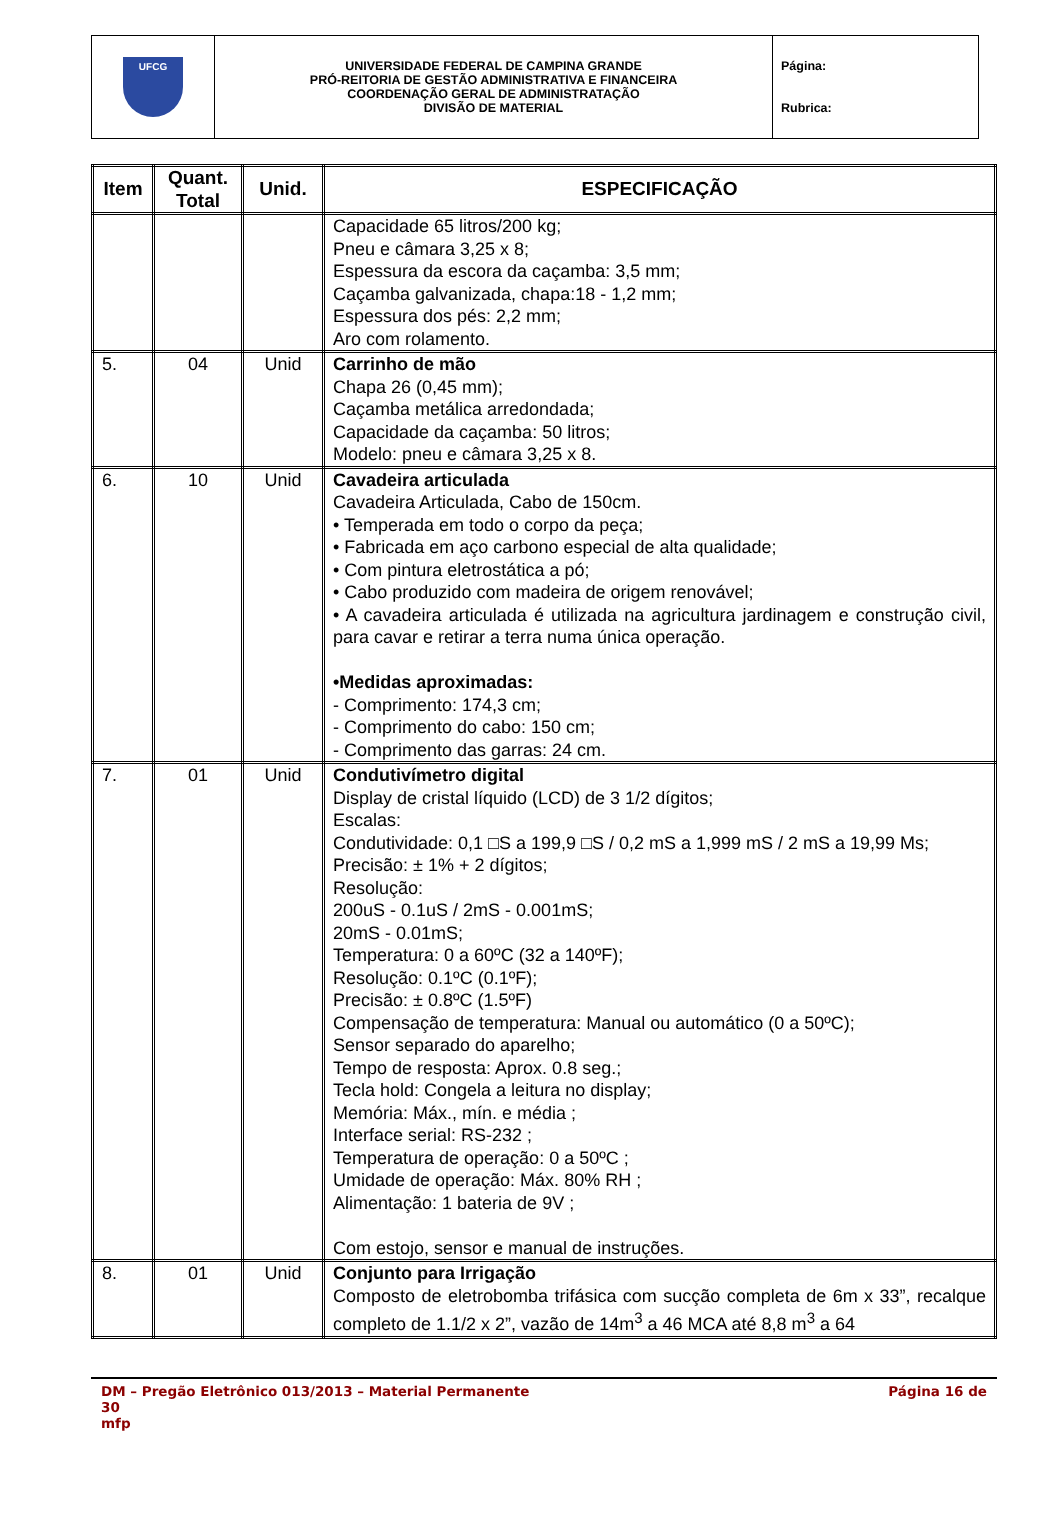| UFCG | UNIVERSIDADE FEDERAL DE CAMPINA GRANDE PRÓ-REITORIA DE GESTÃO ADMINISTRATIVA E FINANCEIRA COORDENAÇÃO GERAL DE ADMINISTRATAÇÃO DIVISÃO DE MATERIAL | Página: Rubrica: |
| Item | Quant. Total | Unid. | ESPECIFICAÇÃO |
| --- | --- | --- | --- |
| | | | Capacidade 65 litros/200 kg; Pneu e câmara 3,25 x 8; Espessura da escora da caçamba: 3,5 mm; Caçamba galvanizada, chapa:18 - 1,2 mm; Espessura dos pés: 2,2 mm; Aro com rolamento. |
| 5. | 04 | Unid | Carrinho de mão Chapa 26 (0,45 mm); Caçamba metálica arredondada; Capacidade da caçamba: 50 litros; Modelo: pneu e câmara 3,25 x 8. |
| 6. | 10 | Unid | Cavadeira articulada Cavadeira Articulada, Cabo de 150cm. • Temperada em todo o corpo da peça; • Fabricada em aço carbono especial de alta qualidade; • Com pintura eletrostática a pó; • Cabo produzido com madeira de origem renovável; • A cavadeira articulada é utilizada na agricultura jardinagem e construção civil, para cavar e retirar a terra numa única operação. •Medidas aproximadas: - Comprimento: 174,3 cm; - Comprimento do cabo: 150 cm; - Comprimento das garras: 24 cm. |
| 7. | 01 | Unid | Condutivímetro digital Display de cristal líquido (LCD) de 3 1/2 dígitos; Escalas: Condutividade: 0,1 □S a 199,9 □S / 0,2 mS a 1,999 mS / 2 mS a 19,99 Ms; Precisão: ± 1% + 2 dígitos; Resolução: 200uS - 0.1uS / 2mS - 0.001mS; 20mS - 0.01mS; Temperatura: 0 a 60ºC (32 a 140ºF); Resolução: 0.1ºC (0.1ºF); Precisão: ± 0.8ºC (1.5ºF) Compensação de temperatura: Manual ou automático (0 a 50ºC); Sensor separado do aparelho; Tempo de resposta: Aprox. 0.8 seg.; Tecla hold: Congela a leitura no display; Memória: Máx., mín. e média ; Interface serial: RS-232 ; Temperatura de operação: 0 a 50ºC ; Umidade de operação: Máx. 80% RH ; Alimentação: 1 bateria de 9V ; Com estojo, sensor e manual de instruções. |
| 8. | 01 | Unid | Conjunto para Irrigação Composto de eletrobomba trifásica com sucção completa de 6m x 33”, recalque completo de 1.1/2 x 2”, vazão de 14m<sup>3</sup> a 46 MCA até 8,8 m<sup>3</sup> a 64 |
DM – Pregão Eletrônico 013/2013 – Material Permanente Página 16 de
30
mfp